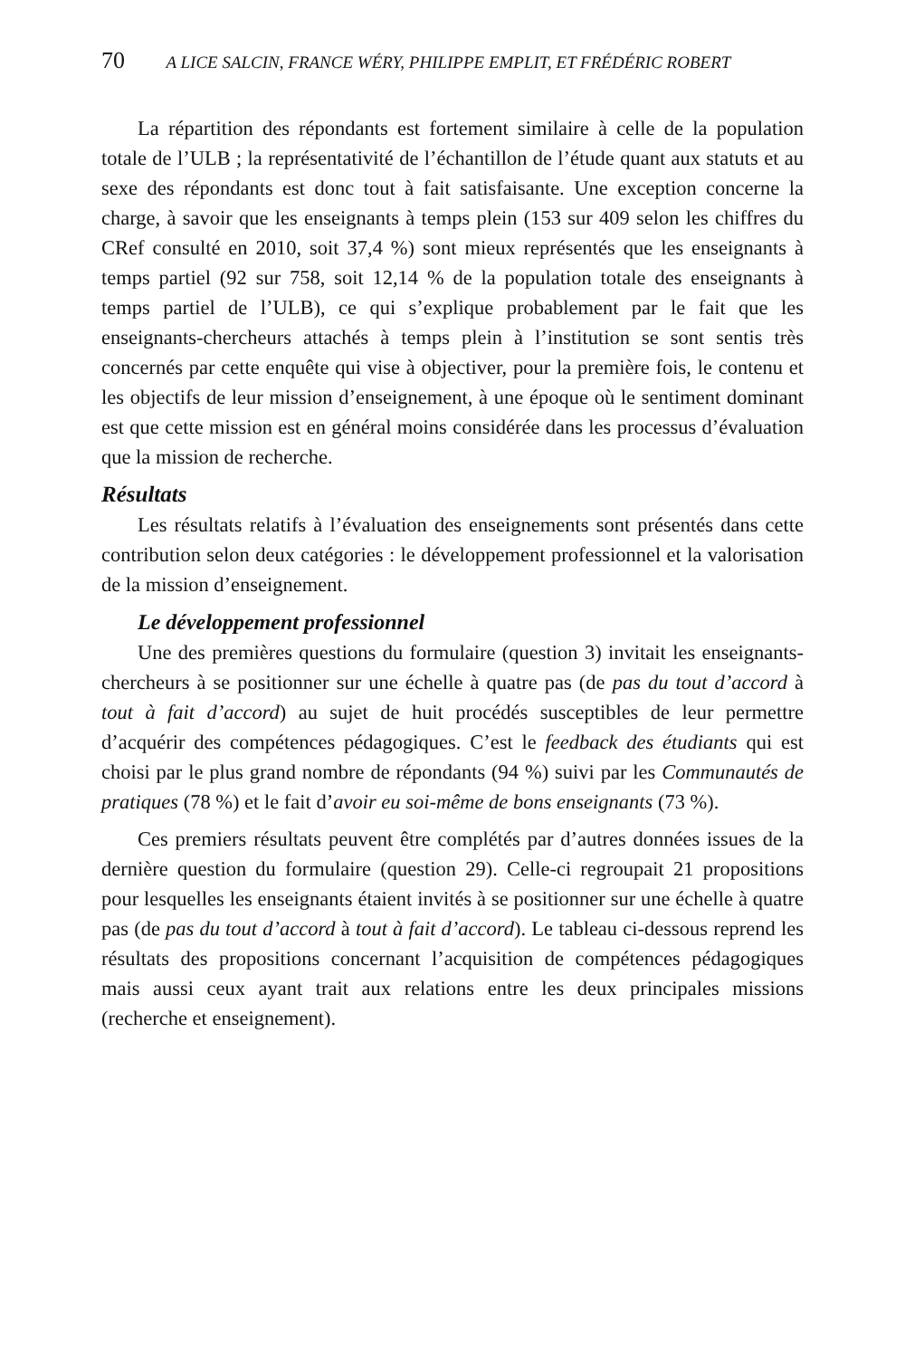70 A LICE SALCIN, FRANCE WÉRY, PHILIPPE EMPLIT, ET FRÉDÉRIC ROBERT
La répartition des répondants est fortement similaire à celle de la population totale de l’ULB ; la représentativité de l’échantillon de l’étude quant aux statuts et au sexe des répondants est donc tout à fait satisfaisante. Une exception concerne la charge, à savoir que les enseignants à temps plein (153 sur 409 selon les chiffres du CRef consulté en 2010, soit 37,4 %) sont mieux représentés que les enseignants à temps partiel (92 sur 758, soit 12,14 % de la population totale des enseignants à temps partiel de l’ULB), ce qui s’explique probablement par le fait que les enseignants-chercheurs attachés à temps plein à l’institution se sont sentis très concernés par cette enquête qui vise à objectiver, pour la première fois, le contenu et les objectifs de leur mission d’enseignement, à une époque où le sentiment dominant est que cette mission est en général moins considérée dans les processus d’évaluation que la mission de recherche.
Résultats
Les résultats relatifs à l’évaluation des enseignements sont présentés dans cette contribution selon deux catégories : le développement professionnel et la valorisation de la mission d’enseignement.
Le développement professionnel
Une des premières questions du formulaire (question 3) invitait les enseignants-chercheurs à se positionner sur une échelle à quatre pas (de pas du tout d’accord à tout à fait d’accord) au sujet de huit procédés susceptibles de leur permettre d’acquérir des compétences pédagogiques. C’est le feedback des étudiants qui est choisi par le plus grand nombre de répondants (94 %) suivi par les Communautés de pratiques (78 %) et le fait d’avoir eu soi-même de bons enseignants (73 %).
Ces premiers résultats peuvent être complétés par d’autres données issues de la dernière question du formulaire (question 29). Celle-ci regroupait 21 propositions pour lesquelles les enseignants étaient invités à se positionner sur une échelle à quatre pas (de pas du tout d’accord à tout à fait d’accord). Le tableau ci-dessous reprend les résultats des propositions concernant l’acquisition de compétences pédagogiques mais aussi ceux ayant trait aux relations entre les deux principales missions (recherche et enseignement).